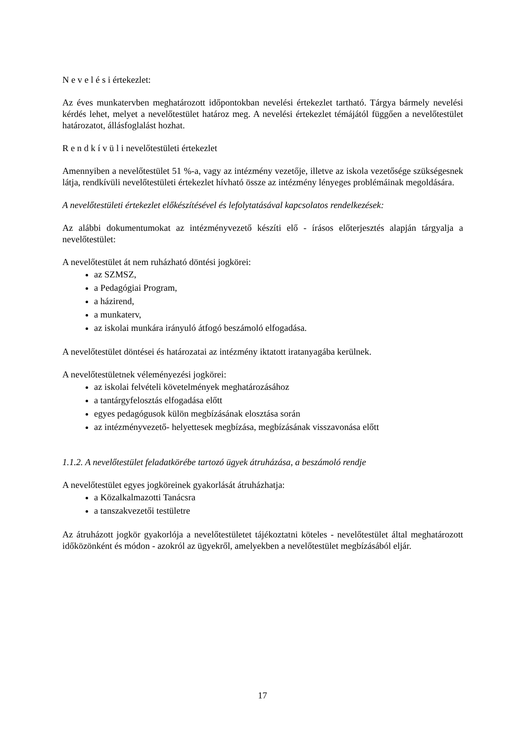N e v e l é s i értekezlet:
Az éves munkatervben meghatározott időpontokban nevelési értekezlet tartható. Tárgya bármely nevelési kérdés lehet, melyet a nevelőtestület határoz meg. A nevelési értekezlet témájától függően a nevelőtestület határozatot, állásfoglalást hozhat.
R e n d k í v ü l i nevelőtestületi értekezlet
Amennyiben a nevelőtestület 51 %-a, vagy az intézmény vezetője, illetve az iskola vezetősége szükségesnek látja, rendkívüli nevelőtestületi értekezlet hívható össze az intézmény lényeges problémáinak megoldására.
A nevelőtestületi értekezlet előkészítésével és lefolytatásával kapcsolatos rendelkezések:
Az alábbi dokumentumokat az intézményvezető készíti elő - írásos előterjesztés alapján tárgyalja a nevelőtestület:
A nevelőtestület át nem ruházható döntési jogkörei:
az SZMSZ,
a Pedagógiai Program,
a házirend,
a munkaterv,
az iskolai munkára irányuló átfogó beszámoló elfogadása.
A nevelőtestület döntései és határozatai az intézmény iktatott iratanyagába kerülnek.
A nevelőtestületnek véleményezési jogkörei:
az iskolai felvételi követelmények meghatározásához
a tantárgyfelosztás elfogadása előtt
egyes pedagógusok külön megbízásának elosztása során
az intézményvezető- helyettesek megbízása, megbízásának visszavonása előtt
1.1.2. A nevelőtestület feladatkörébe tartozó ügyek átruházása, a beszámoló rendje
A nevelőtestület egyes jogköreinek gyakorlását átruházhatja:
a Közalkalmazotti Tanácsra
a tanszakvezetői testületre
Az átruházott jogkör gyakorlója a nevelőtestületet tájékoztatni köteles - nevelőtestület által meghatározott időközönként és módon - azokról az ügyekről, amelyekben a nevelőtestület megbízásából eljár.
17